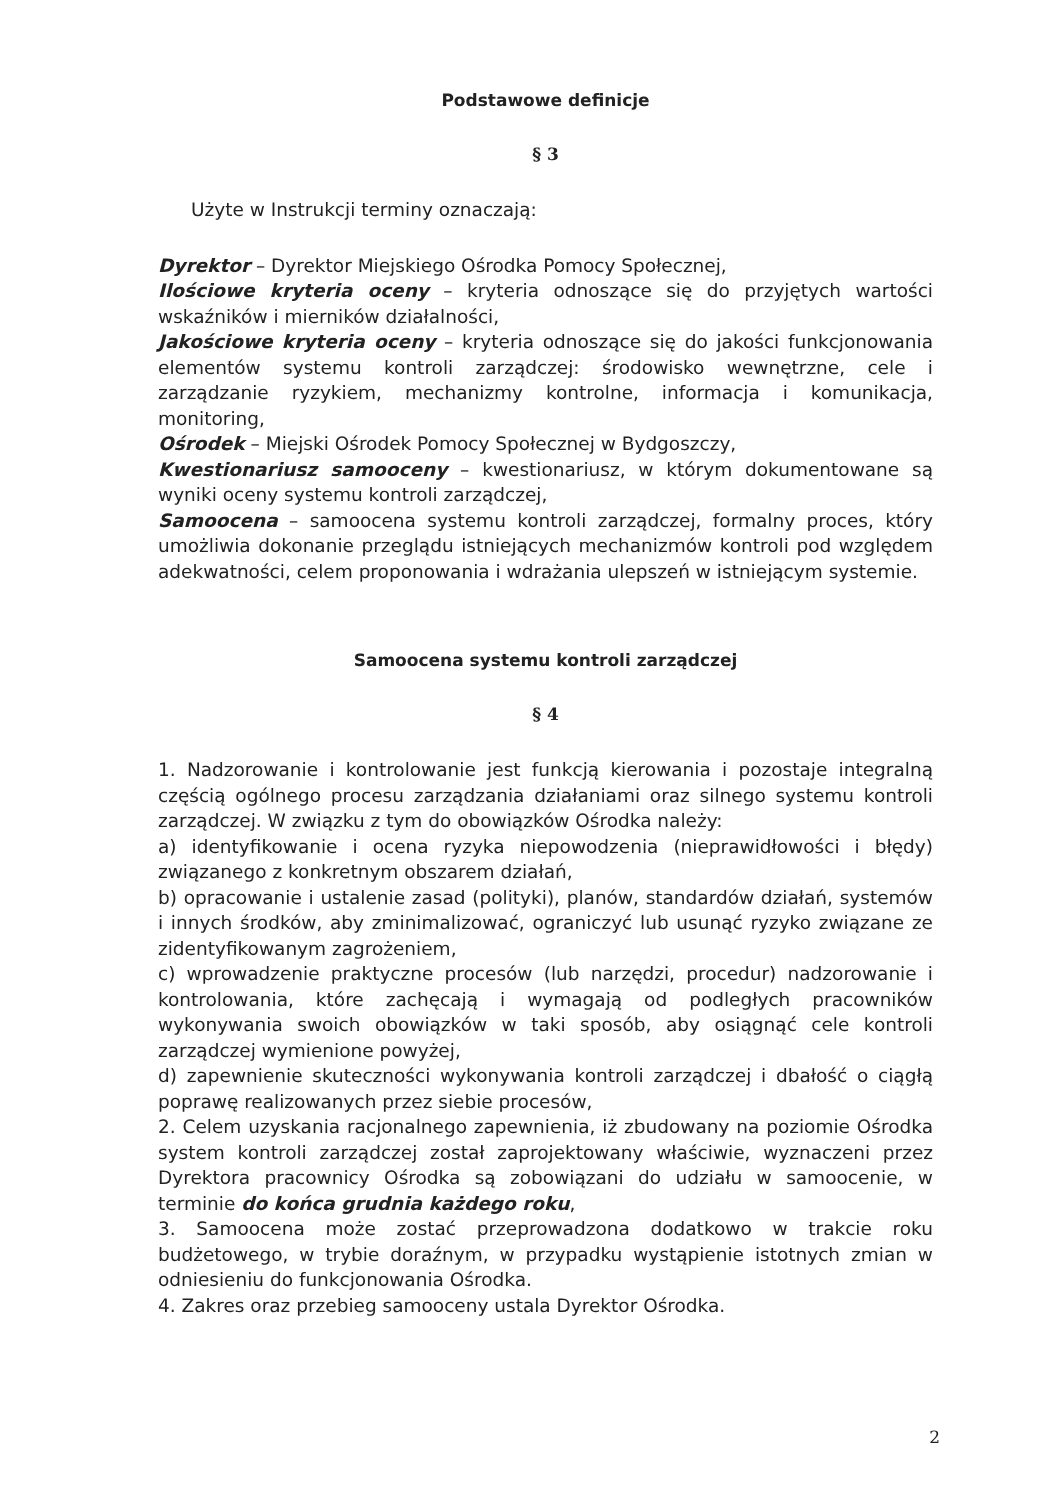Podstawowe definicje
§ 3
Użyte w Instrukcji terminy oznaczają:
Dyrektor – Dyrektor Miejskiego Ośrodka Pomocy Społecznej,
Ilościowe kryteria oceny – kryteria odnoszące się do przyjętych wartości wskaźników i mierników działalności,
Jakościowe kryteria oceny – kryteria odnoszące się do jakości funkcjonowania elementów systemu kontroli zarządczej: środowisko wewnętrzne, cele i zarządzanie ryzykiem, mechanizmy kontrolne, informacja i komunikacja, monitoring,
Ośrodek – Miejski Ośrodek Pomocy Społecznej w Bydgoszczy,
Kwestionariusz samooceny – kwestionariusz, w którym dokumentowane są wyniki oceny systemu kontroli zarządczej,
Samoocena – samoocena systemu kontroli zarządczej, formalny proces, który umożliwia dokonanie przeglądu istniejących mechanizmów kontroli pod względem adekwatności, celem proponowania i wdrażania ulepszeń w istniejącym systemie.
Samoocena systemu kontroli zarządczej
§ 4
1. Nadzorowanie i kontrolowanie jest funkcją kierowania i pozostaje integralną częścią ogólnego procesu zarządzania działaniami oraz silnego systemu kontroli zarządczej. W związku z tym do obowiązków Ośrodka należy:
a) identyfikowanie i ocena ryzyka niepowodzenia (nieprawidłowości i błędy) związanego z konkretnym obszarem działań,
b) opracowanie i ustalenie zasad (polityki), planów, standardów działań, systemów i innych środków, aby zminimalizować, ograniczyć lub usunąć ryzyko związane ze zidentyfikowanym zagrożeniem,
c) wprowadzenie praktyczne procesów (lub narzędzi, procedur) nadzorowanie i kontrolowania, które zachęcają i wymagają od podległych pracowników wykonywania swoich obowiązków w taki sposób, aby osiągnąć cele kontroli zarządczej wymienione powyżej,
d) zapewnienie skuteczności wykonywania kontroli zarządczej i dbałość o ciągłą poprawę realizowanych przez siebie procesów,
2. Celem uzyskania racjonalnego zapewnienia, iż zbudowany na poziomie Ośrodka system kontroli zarządczej został zaprojektowany właściwie, wyznaczeni przez Dyrektora pracownicy Ośrodka są zobowiązani do udziału w samoocenie, w terminie do końca grudnia każdego roku,
3. Samoocena może zostać przeprowadzona dodatkowo w trakcie roku budżetowego, w trybie doraźnym, w przypadku wystąpienie istotnych zmian w odniesieniu do funkcjonowania Ośrodka.
4. Zakres oraz przebieg samooceny ustala Dyrektor Ośrodka.
2